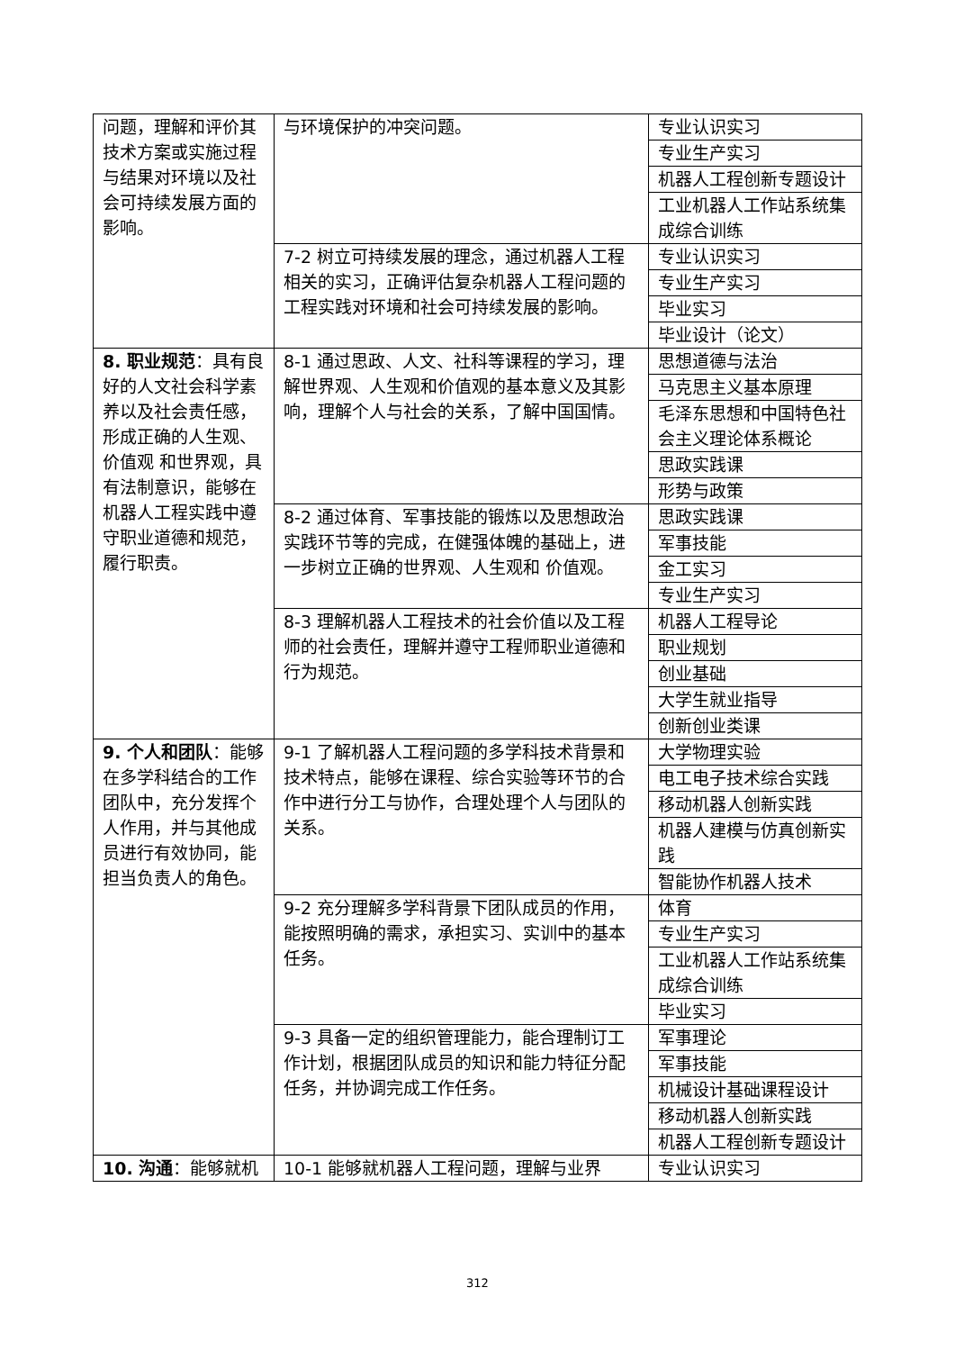| 问题，理解和评价其技术方案或实施过程与结果对环境以及社会可持续发展方面的影响。 | 与环境保护的冲突问题。 | 专业认识实习 |
| | | 专业生产实习 |
| | | 机器人工程创新专题设计 |
| | | 工业机器人工作站系统集成综合训练 |
| | 7-2 树立可持续发展的理念，通过机器人工程相关的实习，正确评估复杂机器人工程问题的工程实践对环境和社会可持续发展的影响。 | 专业认识实习 |
| | | 专业生产实习 |
| | | 毕业实习 |
| | | 毕业设计（论文） |
| 8. 职业规范 ：具有良好的人文社会科学素养以及社会责任感，形成正确的人生观、价值观 和世界观，具有法制意识，能够在机器人工程实践中遵守职业道德和规范，履行职责。 | 8-1 通过思政、人文、社科等课程的学习，理解世界观、人生观和价值观的基本意义及其影响，理解个人与社会的关系，了解中国国情。 | 思想道德与法治 |
| | | 马克思主义基本原理 |
| | | 毛泽东思想和中国特色社会主义理论体系概论 |
| | | 思政实践课 |
| | | 形势与政策 |
| | 8-2 通过体育、军事技能的锻炼以及思想政治实践环节等的完成，在健强体魄的基础上，进一步树立正确的世界观、人生观和 价值观。 | 思政实践课 |
| | | 军事技能 |
| | | 金工实习 |
| | | 专业生产实习 |
| | 8-3 理解机器人工程技术的社会价值以及工程师的社会责任，理解并遵守工程师职业道德和行为规范。 | 机器人工程导论 |
| | | 职业规划 |
| | | 创业基础 |
| | | 大学生就业指导 |
| | | 创新创业类课 |
| 9. 个人和团队 ：能够在多学科结合的工作团队中，充分发挥个人作用，并与其他成员进行有效协同，能担当负责人的角色。 | 9-1 了解机器人工程问题的多学科技术背景和技术特点，能够在课程、综合实验等环节的合作中进行分工与协作，合理处理个人与团队的关系。 | 大学物理实验 |
| | | 电工电子技术综合实践 |
| | | 移动机器人创新实践 |
| | | 机器人建模与仿真创新实践 |
| | | 智能协作机器人技术 |
| | 9-2 充分理解多学科背景下团队成员的作用，能按照明确的需求，承担实习、实训中的基本任务。 | 体育 |
| | | 专业生产实习 |
| | | 工业机器人工作站系统集成综合训练 |
| | | 毕业实习 |
| | 9-3 具备一定的组织管理能力，能合理制订工作计划，根据团队成员的知识和能力特征分配任务，并协调完成工作任务。 | 军事理论 |
| | | 军事技能 |
| | | 机械设计基础课程设计 |
| | | 移动机器人创新实践 |
| | | 机器人工程创新专题设计 |
| 10. 沟通 ：能够就机 | 10-1 能够就机器人工程问题，理解与业界 | 专业认识实习 |
312